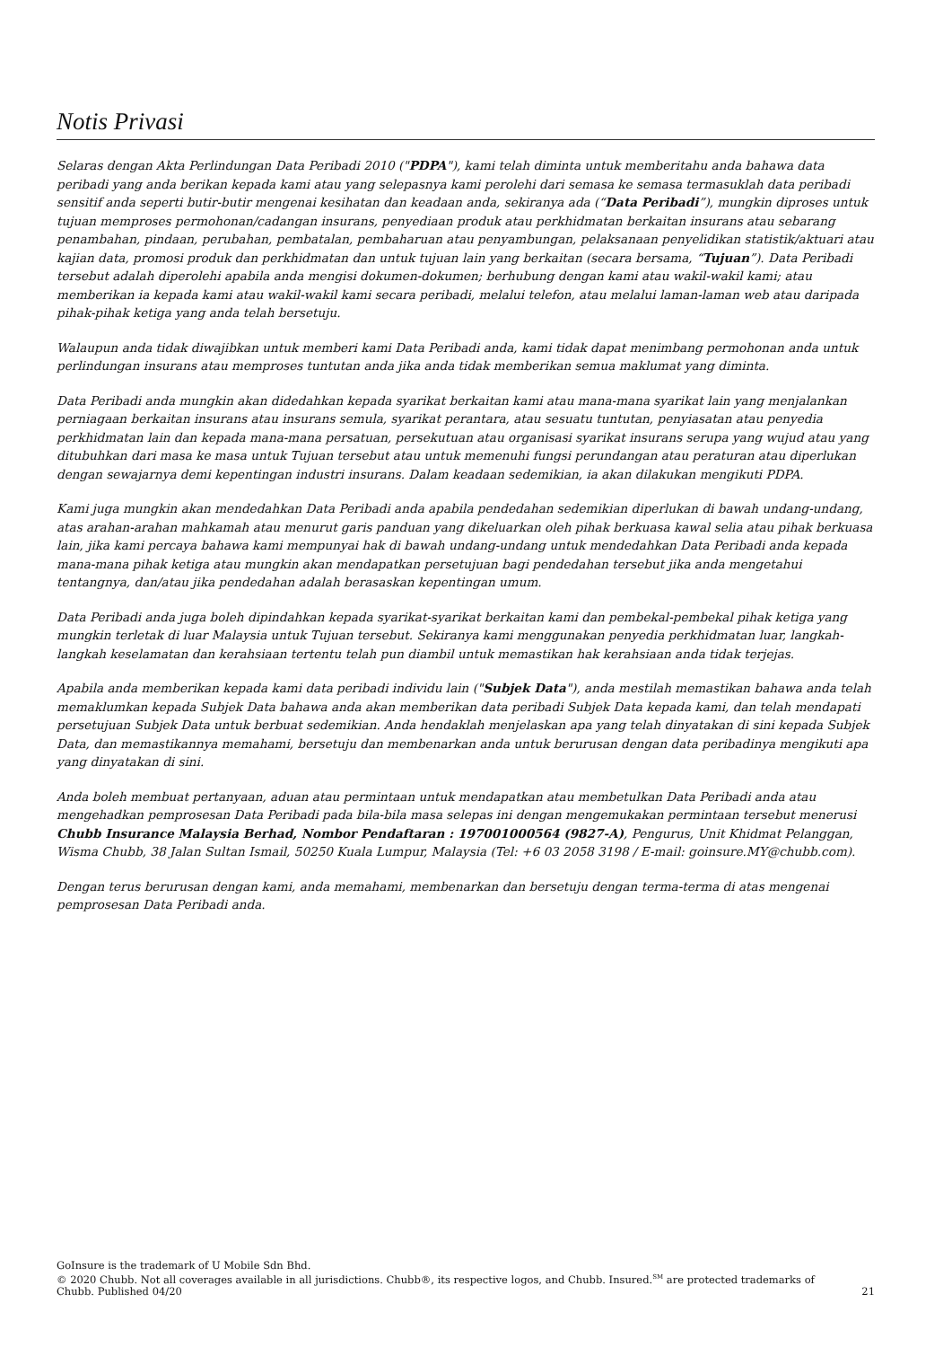Notis Privasi
Selaras dengan Akta Perlindungan Data Peribadi 2010 ("PDPA"), kami telah diminta untuk memberitahu anda bahawa data peribadi yang anda berikan kepada kami atau yang selepasnya kami perolehi dari semasa ke semasa termasuklah data peribadi sensitif anda seperti butir-butir mengenai kesihatan dan keadaan anda, sekiranya ada (“Data Peribadi”), mungkin diproses untuk tujuan memproses permohonan/cadangan insurans, penyediaan produk atau perkhidmatan berkaitan insurans atau sebarang penambahan, pindaan, perubahan, pembatalan, pembaharuan atau penyambungan, pelaksanaan penyelidikan statistik/aktuari atau kajian data, promosi produk dan perkhidmatan dan untuk tujuan lain yang berkaitan (secara bersama, “Tujuan”). Data Peribadi tersebut adalah diperolehi apabila anda mengisi dokumen-dokumen; berhubung dengan kami atau wakil-wakil kami; atau memberikan ia kepada kami atau wakil-wakil kami secara peribadi, melalui telefon, atau melalui laman-laman web atau daripada pihak-pihak ketiga yang anda telah bersetuju.
Walaupun anda tidak diwajibkan untuk memberi kami Data Peribadi anda, kami tidak dapat menimbang permohonan anda untuk perlindungan insurans atau memproses tuntutan anda jika anda tidak memberikan semua maklumat yang diminta.
Data Peribadi anda mungkin akan didedahkan kepada syarikat berkaitan kami atau mana-mana syarikat lain yang menjalankan perniagaan berkaitan insurans atau insurans semula, syarikat perantara, atau sesuatu tuntutan, penyiasatan atau penyedia perkhidmatan lain dan kepada mana-mana persatuan, persekutuan atau organisasi syarikat insurans serupa yang wujud atau yang ditubuhkan dari masa ke masa untuk Tujuan tersebut atau untuk memenuhi fungsi perundangan atau peraturan atau diperlukan dengan sewajarnya demi kepentingan industri insurans. Dalam keadaan sedemikian, ia akan dilakukan mengikuti PDPA.
Kami juga mungkin akan mendedahkan Data Peribadi anda apabila pendedahan sedemikian diperlukan di bawah undang-undang, atas arahan-arahan mahkamah atau menurut garis panduan yang dikeluarkan oleh pihak berkuasa kawal selia atau pihak berkuasa lain, jika kami percaya bahawa kami mempunyai hak di bawah undang-undang untuk mendedahkan Data Peribadi anda kepada mana-mana pihak ketiga atau mungkin akan mendapatkan persetujuan bagi pendedahan tersebut jika anda mengetahui tentangnya, dan/atau jika pendedahan adalah berasaskan kepentingan umum.
Data Peribadi anda juga boleh dipindahkan kepada syarikat-syarikat berkaitan kami dan pembekal-pembekal pihak ketiga yang mungkin terletak di luar Malaysia untuk Tujuan tersebut. Sekiranya kami menggunakan penyedia perkhidmatan luar, langkah-langkah keselamatan dan kerahsiaan tertentu telah pun diambil untuk memastikan hak kerahsiaan anda tidak terjejas.
Apabila anda memberikan kepada kami data peribadi individu lain ("Subjek Data"), anda mestilah memastikan bahawa anda telah memaklumkan kepada Subjek Data bahawa anda akan memberikan data peribadi Subjek Data kepada kami, dan telah mendapati persetujuan Subjek Data untuk berbuat sedemikian. Anda hendaklah menjelaskan apa yang telah dinyatakan di sini kepada Subjek Data, dan memastikannya memahami, bersetuju dan membenarkan anda untuk berurusan dengan data peribadinya mengikuti apa yang dinyatakan di sini.
Anda boleh membuat pertanyaan, aduan atau permintaan untuk mendapatkan atau membetulkan Data Peribadi anda atau mengehadkan pemprosesan Data Peribadi pada bila-bila masa selepas ini dengan mengemukakan permintaan tersebut menerusi Chubb Insurance Malaysia Berhad, Nombor Pendaftaran : 197001000564 (9827-A), Pengurus, Unit Khidmat Pelanggan, Wisma Chubb, 38 Jalan Sultan Ismail, 50250 Kuala Lumpur, Malaysia (Tel: +6 03 2058 3198 / E-mail: goinsure.MY@chubb.com).
Dengan terus berurusan dengan kami, anda memahami, membenarkan dan bersetuju dengan terma-terma di atas mengenai pemprosesan Data Peribadi anda.
GoInsure is the trademark of U Mobile Sdn Bhd.
© 2020 Chubb. Not all coverages available in all jurisdictions. Chubb®, its respective logos, and Chubb. Insured.<sup>SM</sup> are protected trademarks of
Chubb. Published 04/20
21